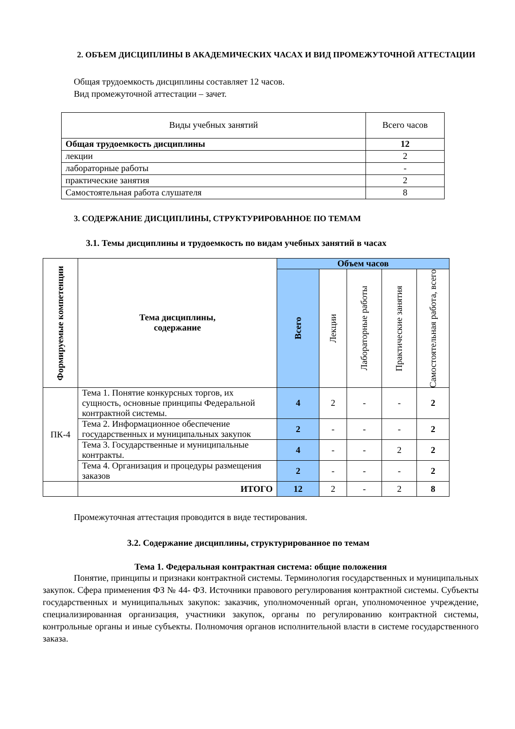2. ОБЪЕМ ДИСЦИПЛИНЫ В АКАДЕМИЧЕСКИХ ЧАСАХ И ВИД ПРОМЕЖУТОЧНОЙ АТТЕСТАЦИИ
Общая трудоемкость дисциплины составляет 12 часов.
Вид промежуточной аттестации – зачет.
| Виды учебных занятий | Всего часов |
| Общая трудоемкость дисциплины | 12 |
| лекции | 2 |
| лабораторные работы | - |
| практические занятия | 2 |
| Самостоятельная работа слушателя | 8 |
3. СОДЕРЖАНИЕ ДИСЦИПЛИНЫ, СТРУКТУРИРОВАННОЕ ПО ТЕМАМ
3.1. Темы дисциплины и трудоемкость по видам учебных занятий в часах
| Формируемые компетенции | Тема дисциплины, содержание | Объем часов | | | | |
| --- | --- | --- | --- | --- | --- | --- |
| | | Всего | Лекции | Лабораторные работы | Практические занятия | Самостоятельная работа, всего |
| ПК-4 | Тема 1. Понятие конкурсных торгов, их сущность, основные принципы Федеральной контрактной системы. | 4 | 2 | - | - | 2 |
| | Тема 2. Информационное обеспечение государственных и муниципальных закупок | 2 | - | - | - | 2 |
| | Тема 3. Государственные и муниципальные контракты. | 4 | - | - | 2 | 2 |
| | Тема 4. Организация и процедуры размещения заказов | 2 | - | - | - | 2 |
| | ИТОГО | 12 | 2 | - | 2 | 8 |
Промежуточная аттестация проводится в виде тестирования.
3.2. Содержание дисциплины, структурированное по темам
Тема 1. Федеральная контрактная система: общие положения
Понятие, принципы и признаки контрактной системы. Терминология государственных и муниципальных закупок. Сфера применения ФЗ № 44- ФЗ. Источники правового регулирования контрактной системы. Субъекты государственных и муниципальных закупок: заказчик, уполномоченный орган, уполномоченное учреждение, специализированная организация, участники закупок, органы по регулированию контрактной системы, контрольные органы и иные субъекты. Полномочия органов исполнительной власти в системе государственного заказа.